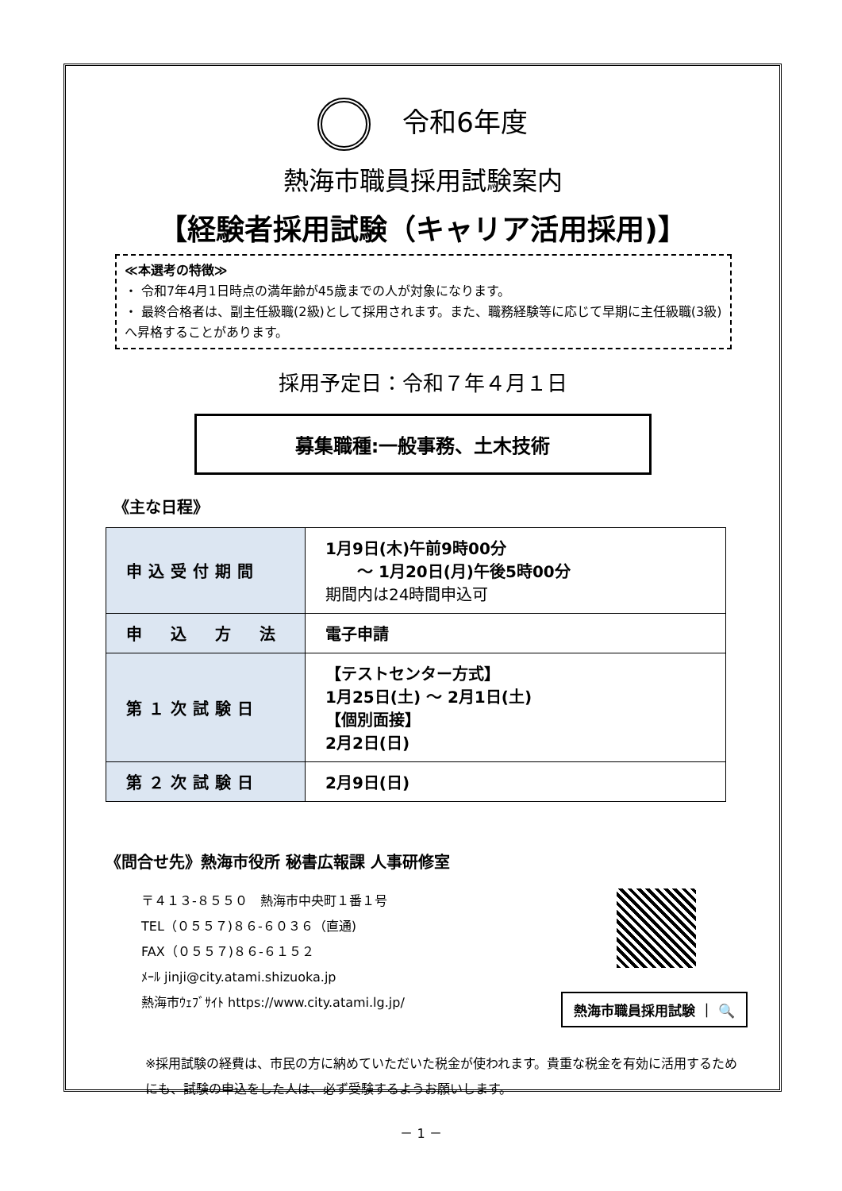令和6年度
熱海市職員採用試験案内
【経験者採用試験（キャリア活用採用)】
≪本選考の特徴≫
・ 令和7年4月1日時点の満年齢が45歳までの人が対象になります。
・ 最終合格者は、副主任級職(2級)として採用されます。また、職務経験等に応じて早期に主任級職(3級)へ昇格することがあります。
採用予定日：令和７年４月１日
募集職種:一般事務、土木技術
《主な日程》
| 申込受付期間 | 1月9日(木)午前9時00分 ～ 1月20日(月)午後5時00分 期間内は24時間申込可 |
| 申 込 方 法 | 電子申請 |
| 第１次試験日 | 【テストセンター方式】 1月25日(土) ～ 2月1日(土) 【個別面接】 2月2日(日) |
| 第２次試験日 | 2月9日(日) |
《問合せ先》熱海市役所 秘書広報課 人事研修室
〒４１３-８５５０　熱海市中央町１番１号
TEL（０５５７)８６-６０３６（直通)
FAX（０５５７)８６-６１５２
ﾒｰﾙ jinji@city.atami.shizuoka.jp
熱海市ｳｪﾌﾞｻｲﾄ https://www.city.atami.lg.jp/
熱海市職員採用試験 ｜ 🔍
※採用試験の経費は、市民の方に納めていただいた税金が使われます。貴重な税金を有効に活用するためにも、試験の申込をした人は、必ず受験するようお願いします。
－ 1 －